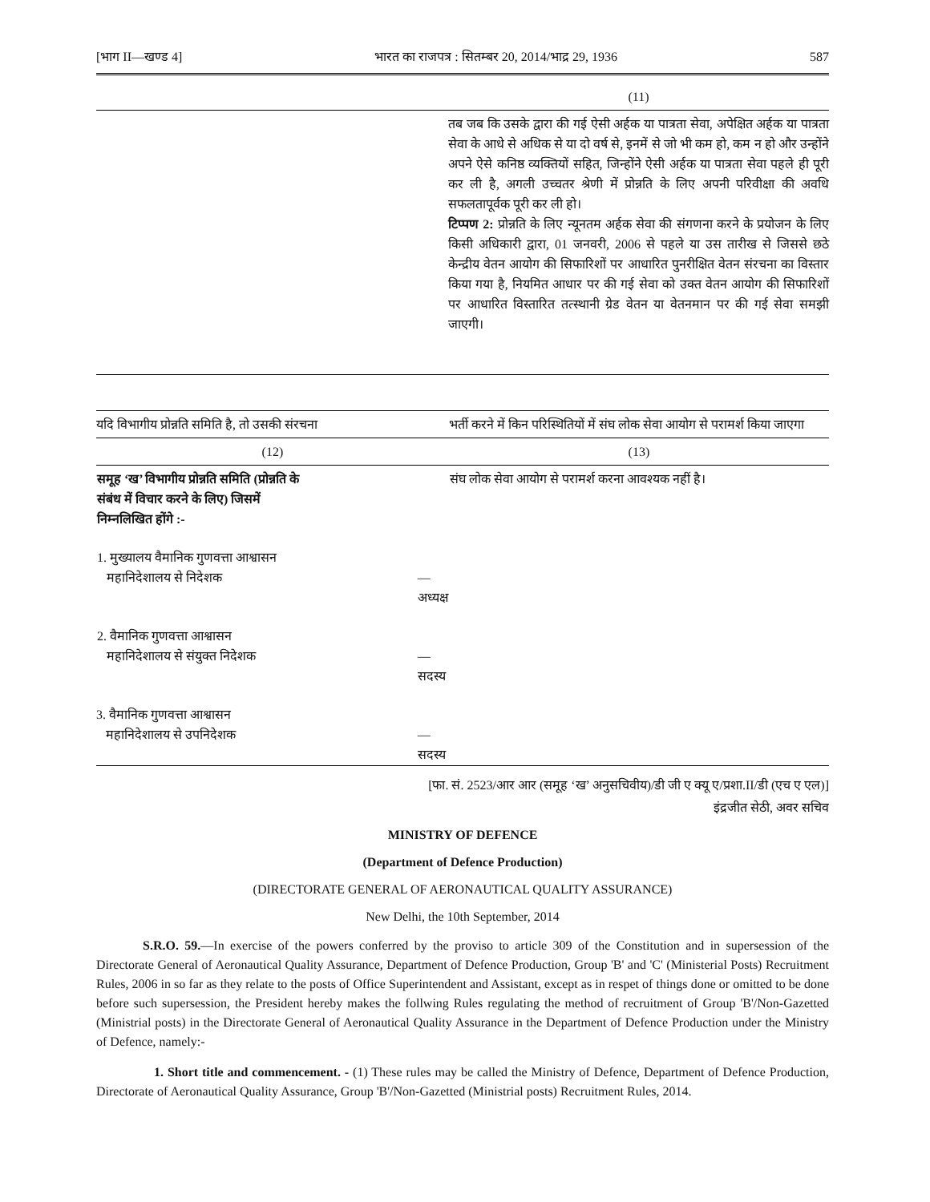[भाग II—खण्ड 4] भारत का राजपत्र : सितम्बर 20, 2014/भाद्र 29, 1936 587
| | (11) |
| | तब जब कि उसके द्वारा की गई ऐसी अर्हक या पात्रता सेवा, अपेक्षित अर्हक या पात्रता सेवा के आधे से अधिक से या दो वर्ष से, इनमें से जो भी कम हो, कम न हो और उन्होंने अपने ऐसे कनिष्ठ व्यक्तियों सहित, जिन्होंने ऐसी अर्हक या पात्रता सेवा पहले ही पूरी कर ली है, अगली उच्चतर श्रेणी में प्रोन्नति के लिए अपनी परिवीक्षा की अवधि सफलतापूर्वक पूरी कर ली हो। टिप्पण 2: प्रोन्नति के लिए न्यूनतम अर्हक सेवा की संगणना करने के प्रयोजन के लिए किसी अधिकारी द्वारा, 01 जनवरी, 2006 से पहले या उस तारीख से जिससे छठे केन्द्रीय वेतन आयोग की सिफारिशों पर आधारित पुनरीक्षित वेतन संरचना का विस्तार किया गया है, नियमित आधार पर की गई सेवा को उक्त वेतन आयोग की सिफारिशों पर आधारित विस्तारित तत्स्थानी ग्रेड वेतन या वेतनमान पर की गई सेवा समझी जाएगी। |
| यदि विभागीय प्रोन्नति समिति है, तो उसकी संरचना | | भर्ती करने में किन परिस्थितियों में संघ लोक सेवा आयोग से परामर्श किया जाएगा |
| (12) | | (13) |
| समूह ‘ख’ विभागीय प्रोन्नति समिति (प्रोन्नति के संबंध में विचार करने के लिए) जिसमें निम्नलिखित होंगे :- | | संघ लोक सेवा आयोग से परामर्श करना आवश्यक नहीं है। |
| 1. मुख्यालय वैमानिक गुणवत्ता आश्वासन महानिदेशालय से निदेशक | —अध्यक्ष | |
| 2. वैमानिक गुणवत्ता आश्वासन महानिदेशालय से संयुक्त निदेशक | —सदस्य | |
| 3. वैमानिक गुणवत्ता आश्वासन महानिदेशालय से उपनिदेशक | —सदस्य | |
[फा. सं. 2523/आर आर (समूह ‘ख’ अनुसचिवीय)/डी जी ए क्यू ए/प्रशा.II/डी (एच ए एल)]
इंद्रजीत सेठी, अवर सचिव
MINISTRY OF DEFENCE
(Department of Defence Production)
(DIRECTORATE GENERAL OF AERONAUTICAL QUALITY ASSURANCE)
New Delhi, the 10th September, 2014
S.R.O. 59.—In exercise of the powers conferred by the proviso to article 309 of the Constitution and in supersession of the Directorate General of Aeronautical Quality Assurance, Department of Defence Production, Group 'B' and 'C' (Ministerial Posts) Recruitment Rules, 2006 in so far as they relate to the posts of Office Superintendent and Assistant, except as in respet of things done or omitted to be done before such supersession, the President hereby makes the follwing Rules regulating the method of recruitment of Group 'B'/Non-Gazetted (Ministrial posts) in the Directorate General of Aeronautical Quality Assurance in the Department of Defence Production under the Ministry of Defence, namely:-
1. Short title and commencement. - (1) These rules may be called the Ministry of Defence, Department of Defence Production, Directorate of Aeronautical Quality Assurance, Group 'B'/Non-Gazetted (Ministrial posts) Recruitment Rules, 2014.